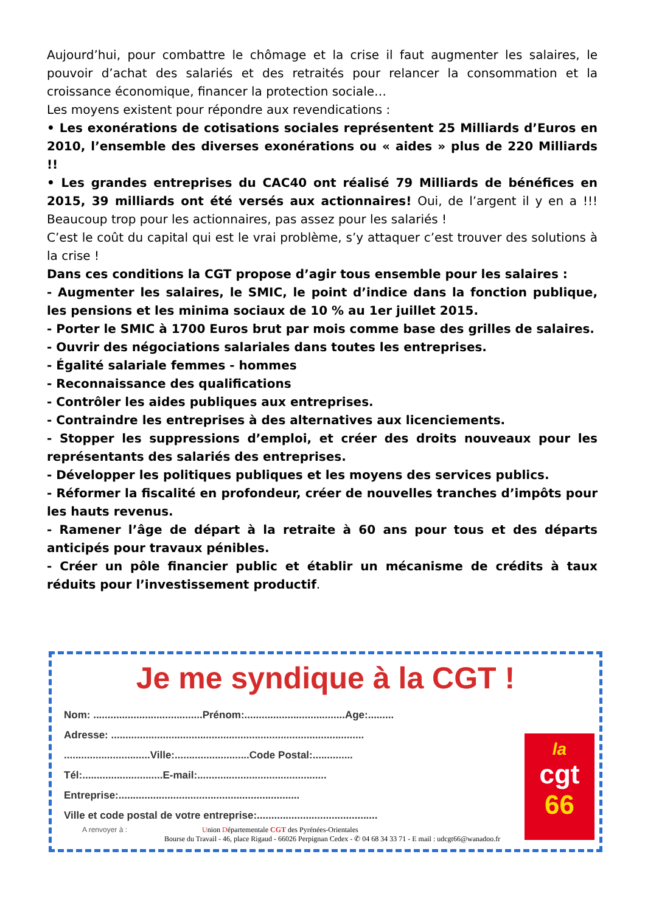Aujourd’hui, pour combattre le chômage et la crise il faut augmenter les salaires, le pouvoir d’achat des salariés et des retraités pour relancer la consommation et la croissance économique, financer la protection sociale…
Les moyens existent pour répondre aux revendications :
• Les exonérations de cotisations sociales représentent 25 Milliards d’Euros en 2010, l’ensemble des diverses exonérations ou « aides » plus de 220 Milliards !!
• Les grandes entreprises du CAC40 ont réalisé 79 Milliards de bénéfices en 2015, 39 milliards ont été versés aux actionnaires! Oui, de l’argent il y en a !!! Beaucoup trop pour les actionnaires, pas assez pour les salariés !
C’est le coût du capital qui est le vrai problème, s’y attaquer c’est trouver des solutions à la crise !
Dans ces conditions la CGT propose d’agir tous ensemble pour les salaires :
- Augmenter les salaires, le SMIC, le point d’indice dans la fonction publique, les pensions et les minima sociaux de 10 % au 1er juillet 2015.
- Porter le SMIC à 1700 Euros brut par mois comme base des grilles de salaires.
- Ouvrir des négociations salariales dans toutes les entreprises.
- Égalité salariale femmes - hommes
- Reconnaissance des qualifications
- Contrôler les aides publiques aux entreprises.
- Contraindre les entreprises à des alternatives aux licenciements.
- Stopper les suppressions d’emploi, et créer des droits nouveaux pour les représentants des salariés des entreprises.
- Développer les politiques publiques et les moyens des services publics.
- Réformer la fiscalité en profondeur, créer de nouvelles tranches d’impôts pour les hauts revenus.
- Ramener l’âge de départ à la retraite à 60 ans pour tous et des départs anticipés pour travaux pénibles.
- Créer un pôle financier public et établir un mécanisme de crédits à taux réduits pour l’investissement productif.
Je me syndique à la CGT !
Nom: ......................................Prénom:...................................Age:.........
Adresse: ........................................................................................
..............................Ville:..........................Code Postal:..............
Tél:............................E-mail:.............................................
Entreprise:...............................................................
Ville et code postal de votre entreprise:..........................................
A renvoyer à : Union Départementale CGT des Pyrénées-Orientales
Bourse du Travail - 46, place Rigaud - 66026 Perpignan Cedex - ✆ 04 68 34 33 71 - E mail : udcgt66@wanadoo.fr
la
cgt
66